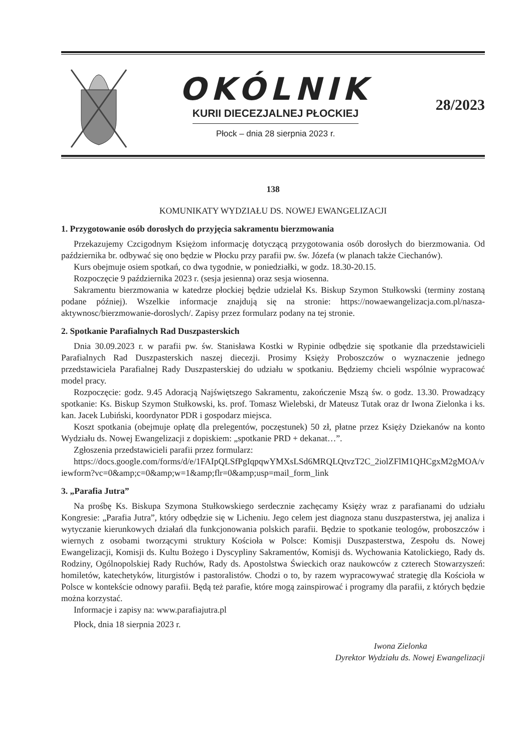OKÓLNIK
KURII DIECEZJALNEJ PŁOCKIEJ
Płock – dnia 28 sierpnia 2023 r.
28/2023
138
KOMUNIKATY WYDZIAŁU DS. NOWEJ EWANGELIZACJI
1. Przygotowanie osób dorosłych do przyjęcia sakramentu bierzmowania
Przekazujemy Czcigodnym Księżom informację dotyczącą przygotowania osób dorosłych do bierzmowania. Od października br. odbywać się ono będzie w Płocku przy parafii pw. św. Józefa (w planach także Ciechanów).
Kurs obejmuje osiem spotkań, co dwa tygodnie, w poniedziałki, w godz. 18.30-20.15.
Rozpoczęcie 9 października 2023 r. (sesja jesienna) oraz sesja wiosenna.
Sakramentu bierzmowania w katedrze płockiej będzie udzielał Ks. Biskup Szymon Stułkowski (terminy zostaną podane później). Wszelkie informacje znajdują się na stronie: https://nowaewangelizacja.com.pl/nasza-aktywnosc/bierzmowanie-doroslych/. Zapisy przez formularz podany na tej stronie.
2. Spotkanie Parafialnych Rad Duszpasterskich
Dnia 30.09.2023 r. w parafii pw. św. Stanisława Kostki w Rypinie odbędzie się spotkanie dla przedstawicieli Parafialnych Rad Duszpasterskich naszej diecezji. Prosimy Księży Proboszczów o wyznaczenie jednego przedstawiciela Parafialnej Rady Duszpasterskiej do udziału w spotkaniu. Będziemy chcieli wspólnie wypracować model pracy.
Rozpoczęcie: godz. 9.45 Adoracją Najświętszego Sakramentu, zakończenie Mszą św. o godz. 13.30. Prowadzący spotkanie: Ks. Biskup Szymon Stułkowski, ks. prof. Tomasz Wielebski, dr Mateusz Tutak oraz dr Iwona Zielonka i ks. kan. Jacek Lubiński, koordynator PDR i gospodarz miejsca.
Koszt spotkania (obejmuje opłatę dla prelegentów, poczęstunek) 50 zł, płatne przez Księży Dziekanów na konto Wydziału ds. Nowej Ewangelizacji z dopiskiem: „spotkanie PRD + dekanat…”.
Zgłoszenia przedstawicieli parafii przez formularz:
https://docs.google.com/forms/d/e/1FAIpQLSfPgIqpqwYMXsLSd6MRQLQtvzT2C_2iolZFlM1QHCgxM2gMOA/viewform?vc=0&amp;c=0&amp;w=1&amp;flr=0&amp;usp=mail_form_link
3. „Parafia Jutra”
Na prośbę Ks. Biskupa Szymona Stułkowskiego serdecznie zachęcamy Księży wraz z parafianami do udziału Kongresie: „Parafia Jutra”, który odbędzie się w Licheniu. Jego celem jest diagnoza stanu duszpasterstwa, jej analiza i wytyczanie kierunkowych działań dla funkcjonowania polskich parafii. Będzie to spotkanie teologów, proboszczów i wiernych z osobami tworzącymi struktury Kościoła w Polsce: Komisji Duszpasterstwa, Zespołu ds. Nowej Ewangelizacji, Komisji ds. Kultu Bożego i Dyscypliny Sakramentów, Komisji ds. Wychowania Katolickiego, Rady ds. Rodziny, Ogólnopolskiej Rady Ruchów, Rady ds. Apostolstwa Świeckich oraz naukowców z czterech Stowarzyszeń: homiletów, katechetyków, liturgistów i pastoralistów. Chodzi o to, by razem wypracowywać strategię dla Kościoła w Polsce w kontekście odnowy parafii. Będą też parafie, które mogą zainspirować i programy dla parafii, z których będzie można korzystać.
Informacje i zapisy na: www.parafiajutra.pl
Płock, dnia 18 sierpnia 2023 r.
Iwona Zielonka
Dyrektor Wydziału ds. Nowej Ewangelizacji